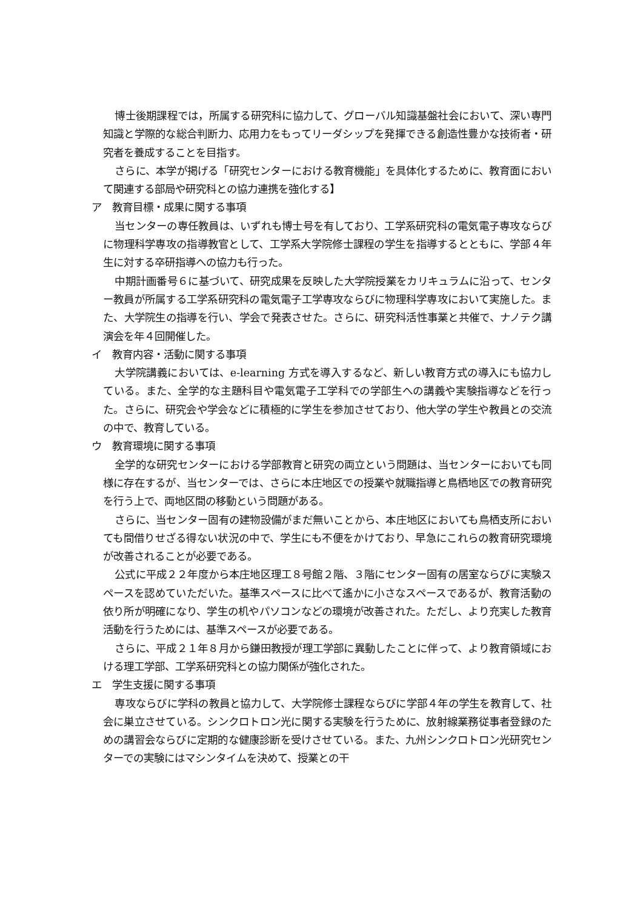博士後期課程では，所属する研究科に協力して、グローバル知識基盤社会において、深い専門知識と学際的な総合判断力、応用力をもってリーダシップを発揮できる創造性豊かな技術者・研究者を養成することを目指す。
さらに、本学が掲げる「研究センターにおける教育機能」を具体化するために、教育面において関連する部局や研究科との協力連携を強化する】
ア　教育目標・成果に関する事項
当センターの専任教員は、いずれも博士号を有しており、工学系研究科の電気電子専攻ならびに物理科学専攻の指導教官として、工学系大学院修士課程の学生を指導するとともに、学部４年生に対する卒研指導への協力も行った。
中期計画番号６に基づいて、研究成果を反映した大学院授業をカリキュラムに沿って、センター教員が所属する工学系研究科の電気電子工学専攻ならびに物理科学専攻において実施した。また、大学院生の指導を行い、学会で発表させた。さらに、研究科活性事業と共催で、ナノテク講演会を年４回開催した。
イ　教育内容・活動に関する事項
大学院講義においては、e-learning 方式を導入するなど、新しい教育方式の導入にも協力している。また、全学的な主題科目や電気電子工学科での学部生への講義や実験指導などを行った。さらに、研究会や学会などに積極的に学生を参加させており、他大学の学生や教員との交流の中で、教育している。
ウ　教育環境に関する事項
全学的な研究センターにおける学部教育と研究の両立という問題は、当センターにおいても同様に存在するが、当センターでは、さらに本庄地区での授業や就職指導と鳥栖地区での教育研究を行う上で、両地区間の移動という問題がある。
さらに、当センター固有の建物設備がまだ無いことから、本庄地区においても鳥栖支所においても間借りせざる得ない状況の中で、学生にも不便をかけており、早急にこれらの教育研究環境が改善されることが必要である。
公式に平成２２年度から本庄地区理工８号館２階、３階にセンター固有の居室ならびに実験スペースを認めていただいた。基準スペースに比べて遙かに小さなスペースであるが、教育活動の依り所が明確になり、学生の机やパソコンなどの環境が改善された。ただし、より充実した教育活動を行うためには、基準スペースが必要である。
さらに、平成２１年８月から鎌田教授が理工学部に異動したことに伴って、より教育領域における理工学部、工学系研究科との協力関係が強化された。
エ　学生支援に関する事項
専攻ならびに学科の教員と協力して、大学院修士課程ならびに学部４年の学生を教育して、社会に巣立させている。シンクロトロン光に関する実験を行うために、放射線業務従事者登録のための講習会ならびに定期的な健康診断を受けさせている。また、九州シンクロトロン光研究センターでの実験にはマシンタイムを決めて、授業との干